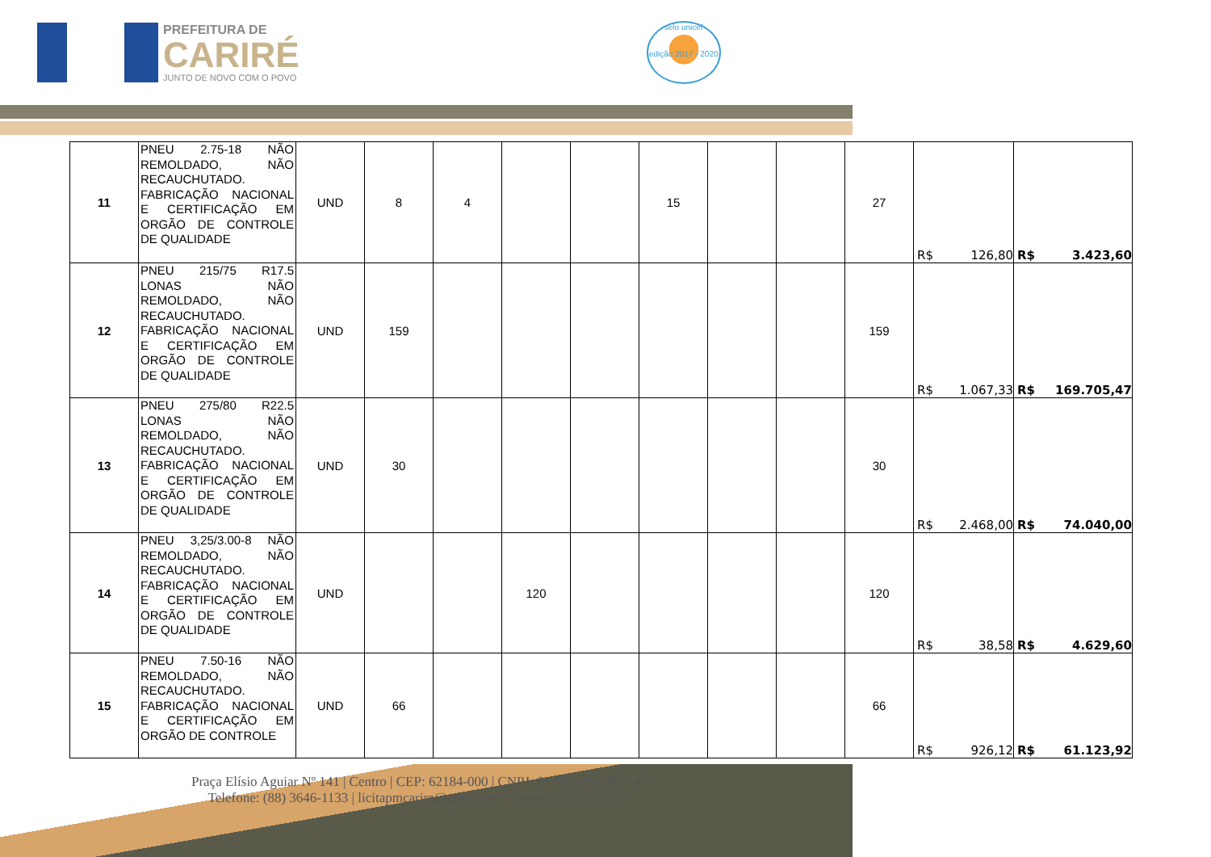PREFEITURA DE
CARIRÉ
JUNTO DE NOVO COM O POVO
selo unicef
edição 2017 - 2020
| 11 | PNEU 2.75-18 NÃO REMOLDADO, NÃO RECAUCHUTADO. FABRICAÇÃO NACIONAL E CERTIFICAÇÃO EM ORGÃO DE CONTROLE DE QUALIDADE | UND | 8 | 4 | | | 15 | | | 27 | R$ 126,80 | R$ 3.423,60 |
| 12 | PNEU 215/75 R17.5 LONAS NÃO REMOLDADO, NÃO RECAUCHUTADO. FABRICAÇÃO NACIONAL E CERTIFICAÇÃO EM ORGÃO DE CONTROLE DE QUALIDADE | UND | 159 | | | | | | | 159 | R$ 1.067,33 | R$ 169.705,47 |
| 13 | PNEU 275/80 R22.5 LONAS NÃO REMOLDADO, NÃO RECAUCHUTADO. FABRICAÇÃO NACIONAL E CERTIFICAÇÃO EM ORGÃO DE CONTROLE DE QUALIDADE | UND | 30 | | | | | | | 30 | R$ 2.468,00 | R$ 74.040,00 |
| 14 | PNEU 3,25/3.00-8 NÃO REMOLDADO, NÃO RECAUCHUTADO. FABRICAÇÃO NACIONAL E CERTIFICAÇÃO EM ORGÃO DE CONTROLE DE QUALIDADE | UND | | | 120 | | | | | 120 | R$ 38,58 | R$ 4.629,60 |
| 15 | PNEU 7.50-16 NÃO REMOLDADO, NÃO RECAUCHUTADO. FABRICAÇÃO NACIONAL E CERTIFICAÇÃO EM ORGÃO DE CONTROLE | UND | 66 | | | | | | | 66 | R$ 926,12 | R$ 61.123,92 |
Praça Elísio Aguiar Nº 141 | Centro | CEP: 62184-000 | CNPJ: 07.598.600/0001-42
Telefone: (88) 3646-1133 | licitapmcarire@gmail.com | www.carire.ce.gov.br